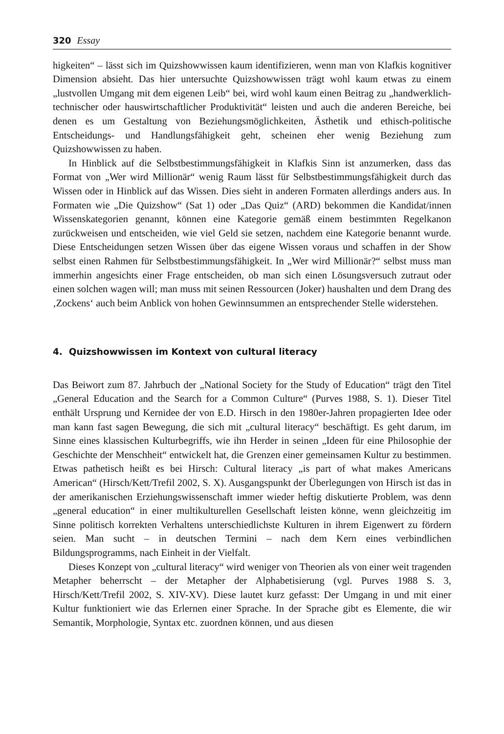320 Essay
higkeiten“ – lässt sich im Quizshowwissen kaum identifizieren, wenn man von Klafkis kognitiver Dimension absieht. Das hier untersuchte Quizshowwissen trägt wohl kaum etwas zu einem „lustvollen Umgang mit dem eigenen Leib“ bei, wird wohl kaum einen Beitrag zu „handwerklich-technischer oder hauswirtschaftlicher Produktivität“ leisten und auch die anderen Bereiche, bei denen es um Gestaltung von Beziehungsmöglichkeiten, Ästhetik und ethisch-politische Entscheidungs- und Handlungsfähigkeit geht, scheinen eher wenig Beziehung zum Quizshowwissen zu haben.
In Hinblick auf die Selbstbestimmungsfähigkeit in Klafkis Sinn ist anzumerken, dass das Format von „Wer wird Millionär“ wenig Raum lässt für Selbstbestimmungsfähigkeit durch das Wissen oder in Hinblick auf das Wissen. Dies sieht in anderen Formaten allerdings anders aus. In Formaten wie „Die Quizshow“ (Sat 1) oder „Das Quiz“ (ARD) bekommen die Kandidat/innen Wissenskategorien genannt, können eine Kategorie gemäß einem bestimmten Regelkanon zurückweisen und entscheiden, wie viel Geld sie setzen, nachdem eine Kategorie benannt wurde. Diese Entscheidungen setzen Wissen über das eigene Wissen voraus und schaffen in der Show selbst einen Rahmen für Selbstbestimmungsfähigkeit. In „Wer wird Millionär?“ selbst muss man immerhin angesichts einer Frage entscheiden, ob man sich einen Lösungsversuch zutraut oder einen solchen wagen will; man muss mit seinen Ressourcen (Joker) haushalten und dem Drang des ‚Zockens‘ auch beim Anblick von hohen Gewinnsummen an entsprechender Stelle widerstehen.
4. Quizshowwissen im Kontext von cultural literacy
Das Beiwort zum 87. Jahrbuch der „National Society for the Study of Education“ trägt den Titel „General Education and the Search for a Common Culture“ (Purves 1988, S. 1). Dieser Titel enthält Ursprung und Kernidee der von E.D. Hirsch in den 1980er-Jahren propagierten Idee oder man kann fast sagen Bewegung, die sich mit „cultural literacy“ beschäftigt. Es geht darum, im Sinne eines klassischen Kulturbegriffs, wie ihn Herder in seinen „Ideen für eine Philosophie der Geschichte der Menschheit“ entwickelt hat, die Grenzen einer gemeinsamen Kultur zu bestimmen. Etwas pathetisch heißt es bei Hirsch: Cultural literacy „is part of what makes Americans American“ (Hirsch/Kett/Trefil 2002, S. X). Ausgangspunkt der Überlegungen von Hirsch ist das in der amerikanischen Erziehungswissenschaft immer wieder heftig diskutierte Problem, was denn „general education“ in einer multikulturellen Gesellschaft leisten könne, wenn gleichzeitig im Sinne politisch korrekten Verhaltens unterschiedlichste Kulturen in ihrem Eigenwert zu fördern seien. Man sucht – in deutschen Termini – nach dem Kern eines verbindlichen Bildungsprogramms, nach Einheit in der Vielfalt.
Dieses Konzept von „cultural literacy“ wird weniger von Theorien als von einer weit tragenden Metapher beherrscht – der Metapher der Alphabetisierung (vgl. Purves 1988 S. 3, Hirsch/Kett/Trefil 2002, S. XIV-XV). Diese lautet kurz gefasst: Der Umgang in und mit einer Kultur funktioniert wie das Erlernen einer Sprache. In der Sprache gibt es Elemente, die wir Semantik, Morphologie, Syntax etc. zuordnen können, und aus diesen